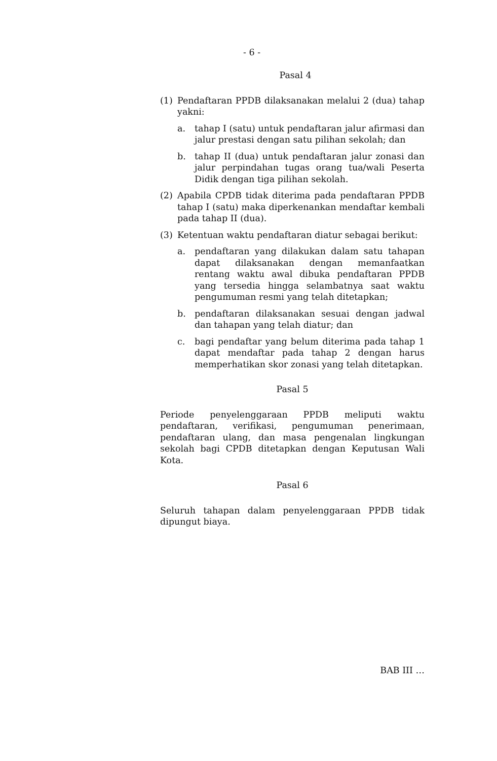- 6 -
Pasal 4
(1) Pendaftaran PPDB dilaksanakan melalui 2 (dua) tahap yakni:
a. tahap I (satu) untuk pendaftaran jalur afirmasi dan jalur prestasi dengan satu pilihan sekolah; dan
b. tahap II (dua) untuk pendaftaran jalur zonasi dan jalur perpindahan tugas orang tua/wali Peserta Didik dengan tiga pilihan sekolah.
(2) Apabila CPDB tidak diterima pada pendaftaran PPDB tahap I (satu) maka diperkenankan mendaftar kembali pada tahap II (dua).
(3) Ketentuan waktu pendaftaran diatur sebagai berikut:
a. pendaftaran yang dilakukan dalam satu tahapan dapat dilaksanakan dengan memanfaatkan rentang waktu awal dibuka pendaftaran PPDB yang tersedia hingga selambatnya saat waktu pengumuman resmi yang telah ditetapkan;
b. pendaftaran dilaksanakan sesuai dengan jadwal dan tahapan yang telah diatur; dan
c. bagi pendaftar yang belum diterima pada tahap 1 dapat mendaftar pada tahap 2 dengan harus memperhatikan skor zonasi yang telah ditetapkan.
Pasal 5
Periode penyelenggaraan PPDB meliputi waktu pendaftaran, verifikasi, pengumuman penerimaan, pendaftaran ulang, dan masa pengenalan lingkungan sekolah bagi CPDB ditetapkan dengan Keputusan Wali Kota.
Pasal 6
Seluruh tahapan dalam penyelenggaraan PPDB tidak dipungut biaya.
BAB III …